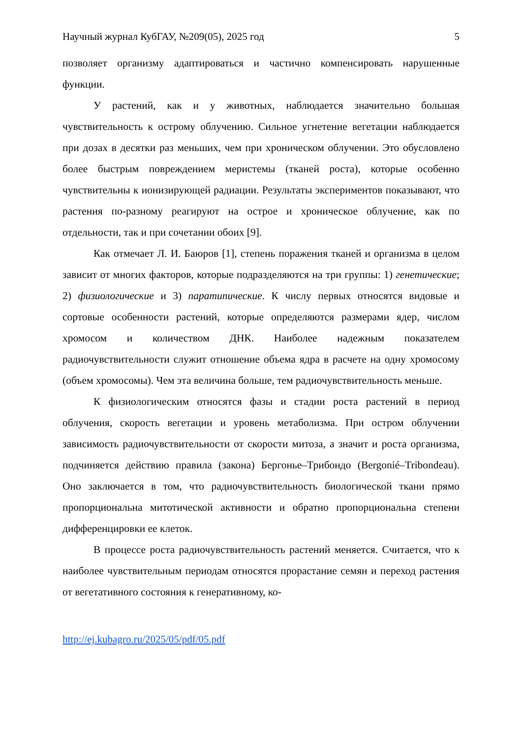Научный журнал КубГАУ, №209(05), 2025 год 5
позволяет организму адаптироваться и частично компенсировать нарушенные функции.
У растений, как и у животных, наблюдается значительно большая чувствительность к острому облучению. Сильное угнетение вегетации наблюдается при дозах в десятки раз меньших, чем при хроническом облучении. Это обусловлено более быстрым повреждением меристемы (тканей роста), которые особенно чувствительны к ионизирующей радиации. Результаты экспериментов показывают, что растения по-разному реагируют на острое и хроническое облучение, как по отдельности, так и при сочетании обоих [9].
Как отмечает Л. И. Баюров [1], степень поражения тканей и организма в целом зависит от многих факторов, которые подразделяются на три группы: 1) генетические; 2) физиологические и 3) паратипические. К числу первых относятся видовые и сортовые особенности растений, которые определяются размерами ядер, числом хромосом и количеством ДНК. Наиболее надежным показателем радиочувствительности служит отношение объема ядра в расчете на одну хромосому (объем хромосомы). Чем эта величина больше, тем радиочувствительность меньше.
К физиологическим относятся фазы и стадии роста растений в период облучения, скорость вегетации и уровень метаболизма. При остром облучении зависимость радиочувствительности от скорости митоза, а значит и роста организма, подчиняется действию правила (закона) Бергонье–Трибондо (Bergonié–Tribondeau). Оно заключается в том, что радиочувствительность биологической ткани прямо пропорциональна митотической активности и обратно пропорциональна степени дифференцировки ее клеток.
В процессе роста радиочувствительность растений меняется. Считается, что к наиболее чувствительным периодам относятся прорастание семян и переход растения от вегетативного состояния к генеративному, ко-
http://ej.kubagro.ru/2025/05/pdf/05.pdf